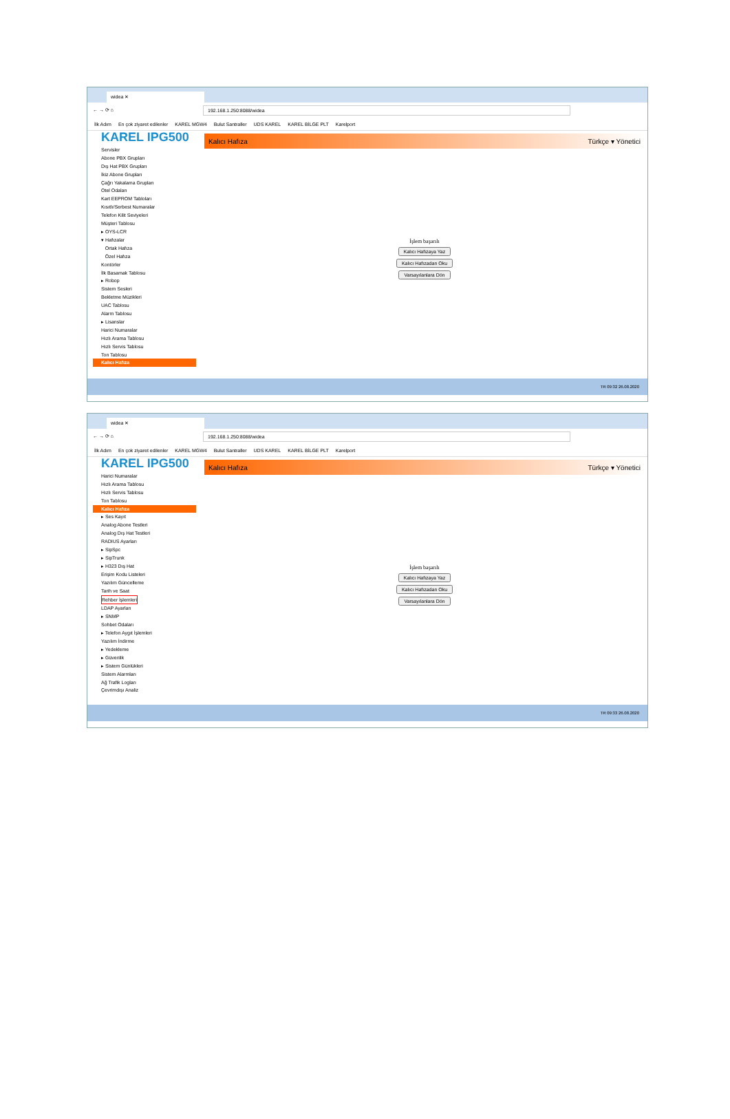widea ✕
← → ⟳ ⌂
192.168.1.250:8088/widea
İlk Adım En çok ziyaret edilenler KAREL MGW4 Bulut Santraller UDS KAREL KAREL BİLGE PLT Karelport
KAREL IPG500
Servisler
Abone PBX Grupları
Dış Hat PBX Grupları
İkiz Abone Grupları
Çağrı Yakalama Grupları
Otel Odaları
Kart EEPROM Tabloları
Kısıtlı/Serbest Numaralar
Telefon Kilit Seviyeleri
Müşteri Tablosu
▸ OYS-LCR
▾ Hafızalar
Ortak Hafıza
Özel Hafıza
Kontörler
İlk Basamak Tablosu
▸ Robop
Sistem Sesleri
Bekletme Müzikleri
UAC Tablosu
Alarm Tablosu
▸ Lisanslar
Harici Numaralar
Hızlı Arama Tablosu
Hızlı Servis Tablosu
Ton Tablosu
Kalıcı Hafıza
Kalıcı Hafıza Türkçe ▾ Yönetici
İşlem başarılı
Kalıcı Hafızaya Yaz
Kalıcı Hafızadan Oku
Varsayılanlara Dön
TR 09:32 26.08.2020
widea ✕
← → ⟳ ⌂
192.168.1.250:8088/widea
İlk Adım En çok ziyaret edilenler KAREL MGW4 Bulut Santraller UDS KAREL KAREL BİLGE PLT Karelport
KAREL IPG500
Harici Numaralar
Hızlı Arama Tablosu
Hızlı Servis Tablosu
Ton Tablosu
Kalıcı Hafıza
▸ Ses Kayıt
Analog Abone Testleri
Analog Dış Hat Testleri
RADIUS Ayarları
▸ SipSpc
▸ SipTrunk
▸ H323 Dış Hat
Erişim Kodu Listeleri
Yazılım Güncelleme
Tarih ve Saat
Rehber İşlemleri
LDAP Ayarları
▸ SNMP
Sohbet Odaları
▸ Telefon Aygıt İşlemleri
Yazılım İndirme
▸ Yedekleme
▸ Güvenlik
▸ Sistem Günlükleri
Sistem Alarmları
Ağ Trafik Logları
Çevrimdışı Analiz
Kalıcı Hafıza Türkçe ▾ Yönetici
İşlem başarılı
Kalıcı Hafızaya Yaz
Kalıcı Hafızadan Oku
Varsayılanlara Dön
TR 09:33 26.08.2020